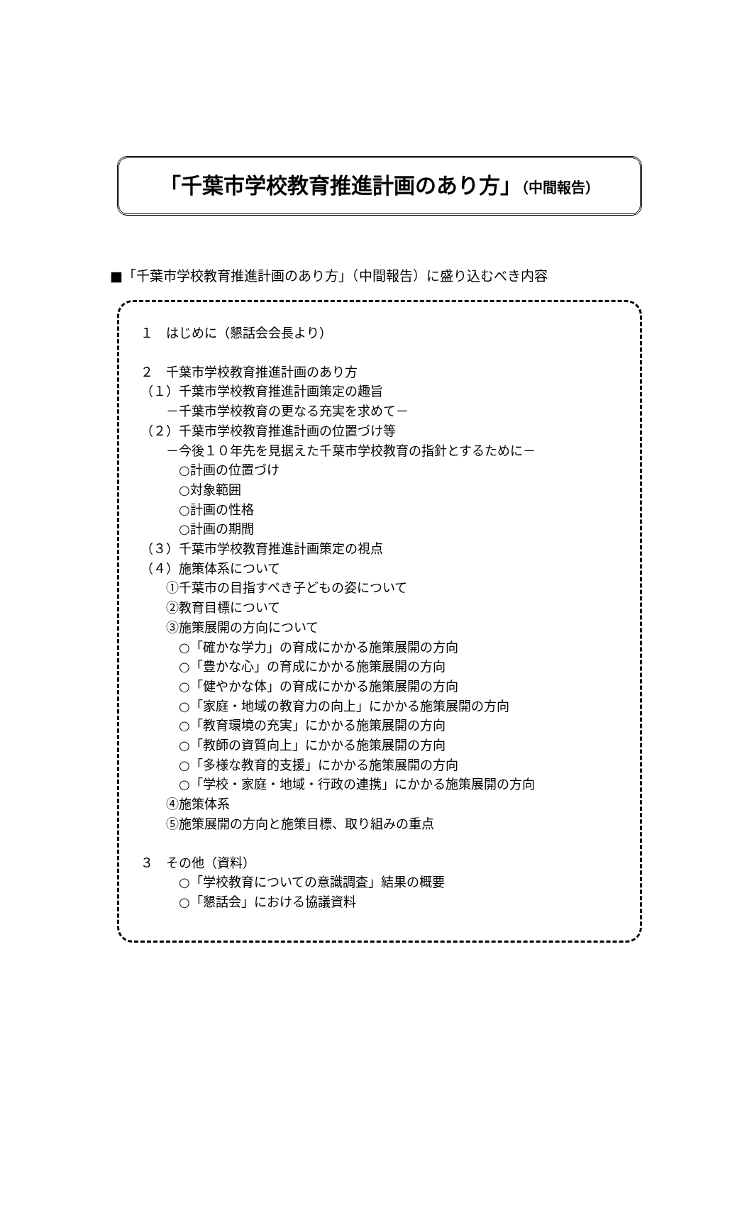「千葉市学校教育推進計画のあり方」（中間報告）
■「千葉市学校教育推進計画のあり方」（中間報告）に盛り込むべき内容
１　はじめに（懇話会会長より）
２　千葉市学校教育推進計画のあり方
（１）千葉市学校教育推進計画策定の趣旨
　　－千葉市学校教育の更なる充実を求めて－
（２）千葉市学校教育推進計画の位置づけ等
　　－今後１０年先を見据えた千葉市学校教育の指針とするために－
　　　○計画の位置づけ
　　　○対象範囲
　　　○計画の性格
　　　○計画の期間
（３）千葉市学校教育推進計画策定の視点
（４）施策体系について
　　①千葉市の目指すべき子どもの姿について
　　②教育目標について
　　③施策展開の方向について
　　　○「確かな学力」の育成にかかる施策展開の方向
　　　○「豊かな心」の育成にかかる施策展開の方向
　　　○「健やかな体」の育成にかかる施策展開の方向
　　　○「家庭・地域の教育力の向上」にかかる施策展開の方向
　　　○「教育環境の充実」にかかる施策展開の方向
　　　○「教師の資質向上」にかかる施策展開の方向
　　　○「多様な教育的支援」にかかる施策展開の方向
　　　○「学校・家庭・地域・行政の連携」にかかる施策展開の方向
　　④施策体系
　　⑤施策展開の方向と施策目標、取り組みの重点
３　その他（資料）
　　　○「学校教育についての意識調査」結果の概要
　　　○「懇話会」における協議資料